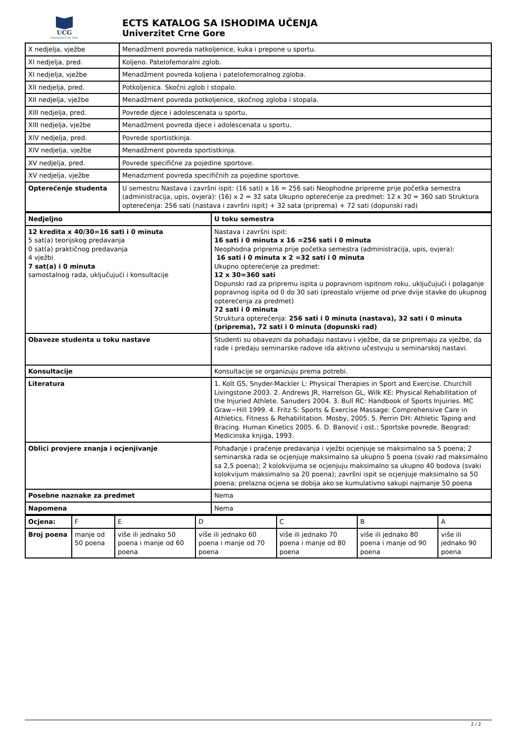UCG
Univerzitet Crne Gore
ECTS KATALOG SA ISHODIMA UČENJA
Univerzitet Crne Gore
| X nedjelja, vježbe | Menadžment povreda natkoljenice, kuka i prepone u sportu. |
| XI nedjelja, pred. | Koljeno. Patelofemoralni zglob. |
| XI nedjelja, vježbe | Menadžment povreda koljena i patelofemoralnog zgloba. |
| XII nedjelja, pred. | Potkoljenica. Skočni zglob i stopalo. |
| XII nedjelja, vježbe | Menadžment povreda potkoljenice, skočnog zgloba i stopala. |
| XIII nedjelja, pred. | Povrede djece i adolescenata u sportu. |
| XIII nedjelja, vježbe | Menadžment povreda djece i adolescenata u sportu. |
| XIV nedjelja, pred. | Povrede sportistkinja. |
| XIV nedjelja, vježbe | Menadžment povreda sportistkinja. |
| XV nedjelja, pred. | Povrede specifične za pojedine sportove. |
| XV nedjelja, vježbe | Menadzment povreda specifičnih za pojedine sportove. |
| Opterećenje studenta | U semestru Nastava i završni ispit: (16 sati) x 16 = 256 sati Neophodne pripreme prije početka semestra (administracija, upis, ovjera): (16) x 2 = 32 sata Ukupno opterećenje za predmet: 12 x 30 = 360 sati Struktura opterećenja: 256 sati (nastava i završni ispit) + 32 sata (priprema) + 72 sati (dopunski rad) |
| Nedjeljno | U toku semestra |
| 12 kredita x 40/30=16 sati i 0 minuta 5 sat(a) teorijskog predavanja 0 sat(a) praktičnog predavanja 4 vježbi 7 sat(a) i 0 minuta samostalnog rada, uključujući i konsultacije | Nastava i završni ispit: 16 sati i 0 minuta x 16 =256 sati i 0 minuta Neophodna priprema prije početka semestra (administracija, upis, ovjera): 16 sati i 0 minuta x 2 =32 sati i 0 minuta Ukupno opterećenje za predmet: 12 x 30=360 sati Dopunski rad za pripremu ispita u popravnom ispitnom roku, uključujući i polaganje popravnog ispita od 0 do 30 sati (preostalo vrijeme od prve dvije stavke do ukupnog opterećenja za predmet) 72 sati i 0 minuta Struktura opterećenja: 256 sati i 0 minuta (nastava), 32 sati i 0 minuta (priprema), 72 sati i 0 minuta (dopunski rad) |
| Obaveze studenta u toku nastave | Studenti su obavezni da pohađaju nastavu i vježbe, da se pripremaju za vježbe, da rade i predaju seminarske radove ida aktivno učestvuju u seminarskoj nastavi. |
| Konsultacije | Konsultacije se organizuju prema potrebi. |
| Literatura | 1. Kolt GS, Snyder-Mackler L: Physical Therapies in Sport and Exercise. Churchill Livingstone 2003. 2. Andrews JR, Harrelson GL, Wilk KE: Physical Rehabilitation of the Injuried Athlete. Sanuders 2004. 3. Bull RC: Handbook of Sports Injuiries. MC Graw−Hill 1999. 4. Fritz S: Sports & Exercise Massage: Comprehensive Care in Athletics, Fitness & Rehabilitation. Mosby, 2005. 5. Perrin DH: Athletic Taping and Bracing. Human Kinetics 2005. 6. D. Banović i ost.: Sportske povrede. Beograd: Medicinska knjiga, 1993. |
| Oblici provjere znanja i ocjenjivanje | Pohađanje i praćenje predavanja i vježbi ocjenjuje se maksimalno sa 5 poena; 2 seminarska rada se ocjenjuje maksimalno sa ukupno 5 poena (svaki rad maksimalno sa 2,5 poena); 2 kolokvijuma se ocjenjuju maksimalno sa ukupno 40 bodova (svaki kolokvijum maksimalno sa 20 poena); završni ispit se ocjenjuje maksimalno sa 50 poena; prelazna ocjena se dobija ako se kumulativno sakupi najmanje 50 poena |
| Posebne naznake za predmet | Nema |
| Napomena | Nema |
| Ocjena: | F | E | D | C | B | A |
| Broj poena | manje od 50 poena | više ili jednako 50 poena i manje od 60 poena | više ili jednako 60 poena i manje od 70 poena | više ili jednako 70 poena i manje od 80 poena | više ili jednako 80 poena i manje od 90 poena | više ili jednako 90 poena |
2 / 2